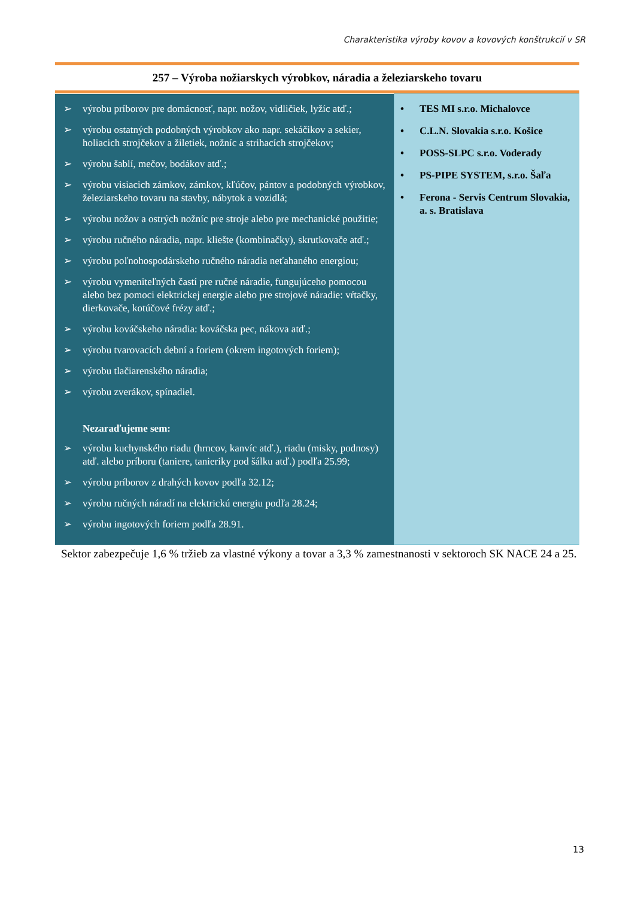Charakteristika výroby kovov a kovových konštrukcií v SR
257 – Výroba nožiarskych výrobkov, náradia a železiarskeho tovaru
| ➢ výrobu príborov pre domácnosť, napr. nožov, vidličiek, lyžíc atď.; ➢ výrobu ostatných podobných výrobkov ako napr. sekáčikov a sekier, holiacich strojčekov a žiletiek, nožníc a strihacích strojčekov; ➢ výrobu šablí, mečov, bodákov atď.; ➢ výrobu visiacich zámkov, zámkov, kľúčov, pántov a podobných výrobkov, železiarskeho tovaru na stavby, nábytok a vozidlá; ➢ výrobu nožov a ostrých nožníc pre stroje alebo pre mechanické použitie; ➢ výrobu ručného náradia, napr. kliešte (kombinačky), skrutkovače atď.; ➢ výrobu poľnohospodárskeho ručného náradia neťahaného energiou; ➢ výrobu vymeniteľných častí pre ručné náradie, fungujúceho pomocou alebo bez pomoci elektrickej energie alebo pre strojové náradie: vŕtačky, dierkovače, kotúčové frézy atď.; ➢ výrobu kováčskeho náradia: kováčska pec, nákova atď.; ➢ výrobu tvarovacích dební a foriem (okrem ingotových foriem); ➢ výrobu tlačiarenského náradia; ➢ výrobu zverákov, spínadiel. Nezaraďujeme sem: ➢ výrobu kuchynského riadu (hrncov, kanvíc atď.), riadu (misky, podnosy) atď. alebo príboru (taniere, tanieriky pod šálku atď.) podľa 25.99; ➢ výrobu príborov z drahých kovov podľa 32.12; ➢ výrobu ručných náradí na elektrickú energiu podľa 28.24; ➢ výrobu ingotových foriem podľa 28.91. | • TES MI s.r.o. Michalovce • C.L.N. Slovakia s.r.o. Košice • POSS-SLPC s.r.o. Voderady • PS-PIPE SYSTEM, s.r.o. Šaľa • Ferona - Servis Centrum Slovakia, a. s. Bratislava |
Sektor zabezpečuje 1,6 % tržieb za vlastné výkony a tovar a 3,3 % zamestnanosti v sektoroch SK NACE 24 a 25.
13